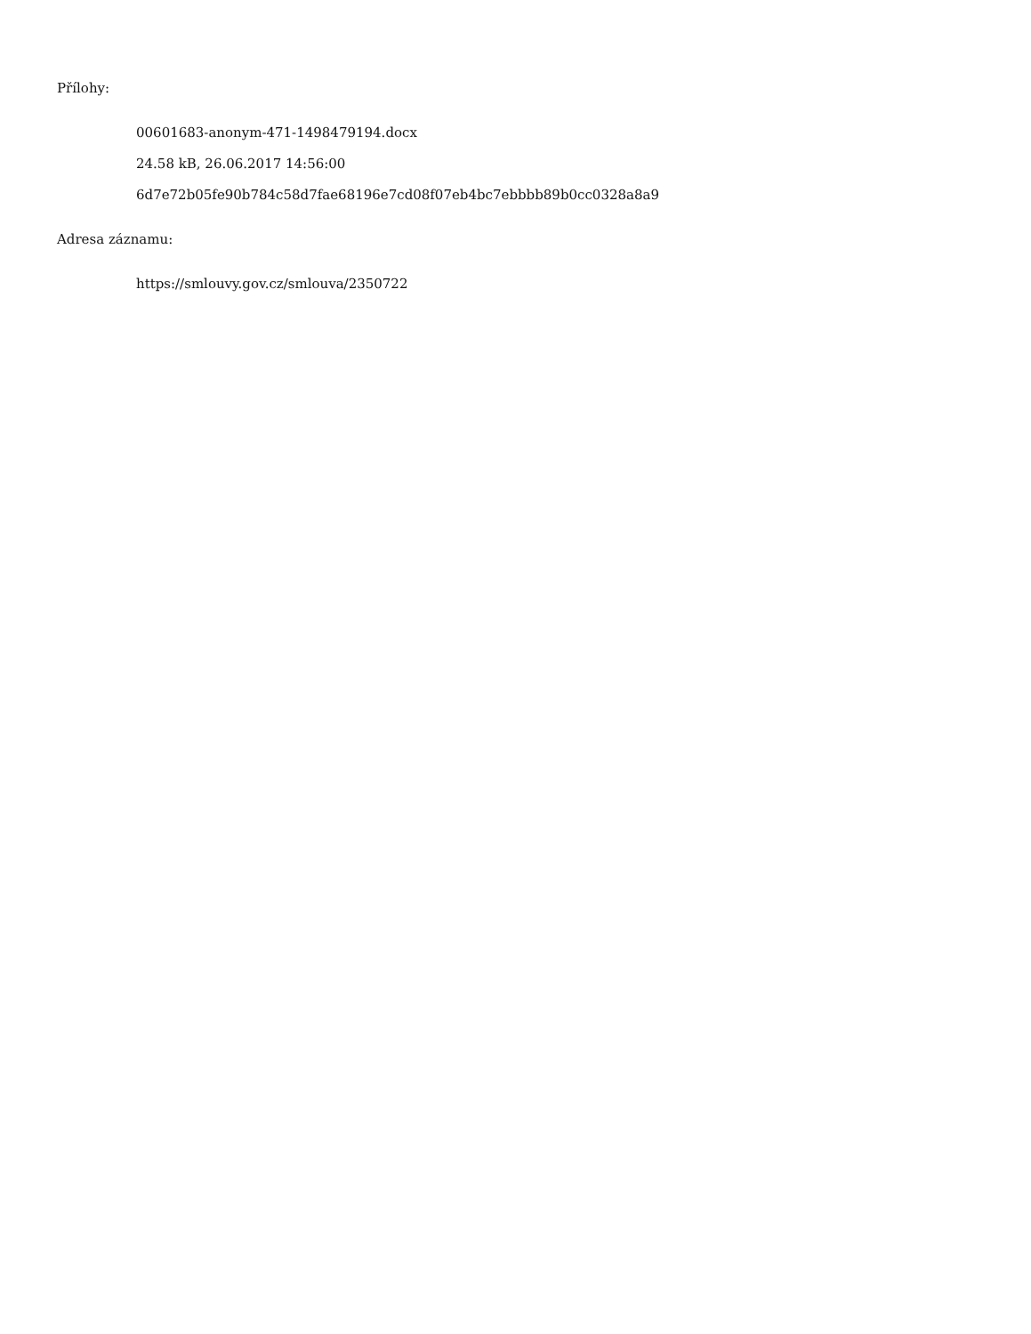Přílohy:
00601683-anonym-471-1498479194.docx
24.58 kB, 26.06.2017 14:56:00
6d7e72b05fe90b784c58d7fae68196e7cd08f07eb4bc7ebbbb89b0cc0328a8a9
Adresa záznamu:
https://smlouvy.gov.cz/smlouva/2350722